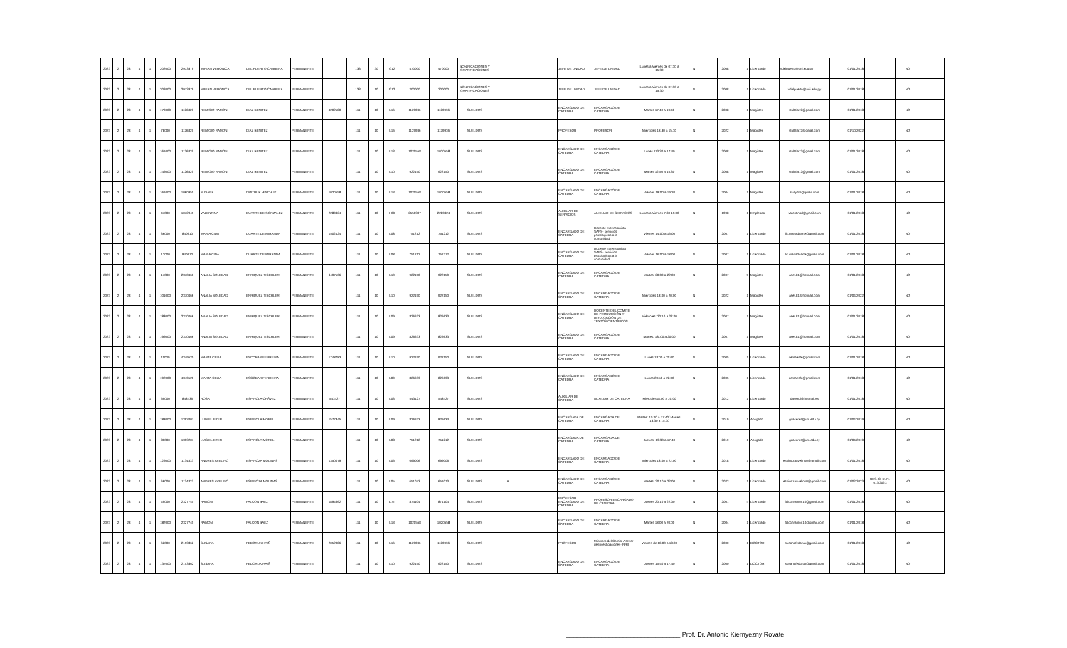| 2023 | 2 | 28 | 4 | 1 | 202000 | 2973379 | MIRIAN VERONICA | DEL PUERTO CABRERA | PERMANENTE | | 133 | 30 | G12 | 470000 | 470000 | BONIFICACIONES Y GRATIFICACIONES | | | JEFE DE UNIDAD | JEFE DE UNIDAD | Lunes a Viernes de 07:30 a 15:30 | N | | 2008 | 1 | Licenciado | vdelpuerto@uni.edu.py | 01/01/2018 | | NO | |
| 2023 | 2 | 28 | 4 | 1 | 202000 | 2973379 | MIRIAN VERONICA | DEL PUERTO CABRERA | PERMANENTE | | 133 | 10 | G12 | 200000 | 200000 | BONIFICACIONES Y GRATIFICACIONES | | | JEFE DE UNIDAD | JEFE DE UNIDAD | Lunes a Viernes de 07:30 a 15:30 | N | | 2008 | 1 | Licenciado | vdelpuerto@uni.edu.py | 01/01/2018 | | NO | |
| 2023 | 2 | 28 | 4 | 1 | 170000 | 1126829 | REMIGIO RAMON | DIAZ BENITEZ | PERMANENTE | 4202580 | 111 | 10 | L16 | 1129936 | 1129936 | SUELDOS | | | ENCARGADO DE CATEDRA | ENCARGADO DE CATEDRA | Martes 17:40 a 19:40 | N | | 2008 | 1 | Magister | stultitia72@gmail.com | 01/01/2018 | | NO | |
| 2023 | 2 | 28 | 4 | 1 | 78000 | 1126829 | REMIGIO RAMON | DIAZ BENITEZ | PERMANENTE | | 111 | 10 | L16 | 1129936 | 1129936 | SUELDOS | | | PROFESOR | PROFESOR | Miércoles 13.30 a 15.30 | N | | 2022 | 1 | Magister | stultitia72@gmail.com | 01/10/2022 | | NO | |
| 2023 | 2 | 28 | 4 | 1 | 161000 | 1126829 | REMIGIO RAMON | DIAZ BENITEZ | PERMANENTE | | 111 | 10 | L13 | 1020558 | 1020558 | SUELDOS | | | ENCARGADO DE CATEDRA | ENCARGADO DE CATEDRA | Lunes 113:30 a 17:40 | N | | 2008 | 1 | Magister | stultitia72@gmail.com | 01/01/2018 | | NO | |
| 2023 | 2 | 28 | 4 | 1 | 146000 | 1126829 | REMIGIO RAMON | DIAZ BENITEZ | PERMANENTE | | 111 | 10 | L10 | 922150 | 922150 | SUELDOS | | | ENCARGADO DE CATEDRA | ENCARGADO DE CATEDRA | Martes 12:50 a 15:30 | N | | 2008 | 1 | Magister | stultitia72@gmail.com | 01/01/2018 | | NO | |
| 2023 | 2 | 28 | 4 | 1 | 161000 | 1060955 | SUSANA | DMITRUK MISCHUK | PERMANENTE | 1020558 | 111 | 10 | L13 | 1020558 | 1020558 | SUELDOS | | | ENCARGADO DE CATEDRA | ENCARGADO DE CATEDRA | Viernes 18:00 a 19:20 | N | | 2004 | 1 | Magister | susydm@gmail.com | 01/01/2018 | | NO | |
| 2023 | 2 | 28 | 4 | 1 | 47000 | 1072945 | VALENTINA | DUARTE DE GONZALEZ | PERMANENTE | 2289324 | 111 | 10 | H09 | 2550307 | 2289324 | SUELDOS | | | AUXILIAR DE SERVICIOS | AUXILIAR DE SERVICIOS | Lunes a Viernes 7:30 15:00 | N | | 1998 | 1 | Empleado | valentinad@gmail.com | 01/01/2018 | | NO | |
| 2023 | 2 | 28 | 4 | 1 | 36000 | 840610 | MARIA CIDA | DUARTE DE MIRANDA | PERMANENTE | 1502424 | 111 | 10 | L08 | 751212 | 751212 | SUELDOS | | | ENCARGADO DE CATEDRA | Docente Extensionista SAPS- servicios psicologicos a la comunidad | Viernes 14:00 a 16:00 | N | | 2007 | 1 | Licenciado | lic.mariaduarte@gmail.com | 01/01/2018 | | NO | |
| 2023 | 2 | 28 | 4 | 1 | 12000 | 840610 | MARIA CIDA | DUARTE DE MIRANDA | PERMANENTE | | 111 | 10 | L08 | 751212 | 751212 | SUELDOS | | | ENCARGADO DE CATEDRA | Docente Extensionista SAPS- servicios psicologicos a la comunidad | Viernes 16:00 a 18:00 | N | | 2007 | 1 | Licenciado | lic.mariaduarte@gmail.com | 01/01/2018 | | NO | |
| 2023 | 2 | 28 | 4 | 1 | 17000 | 2370466 | ANALIA SOLEDAD | ENRIQUEZ TISCHLER | PERMANENTE | 3497566 | 111 | 10 | L10 | 922150 | 922150 | SUELDOS | | | ENCARGADO DE CATEDRA | ENCARGADO DE CATEDRA | Martes: 20:00 a 22:00 | N | | 2007 | 5 | Magister | aset.81@hotmail.com | 01/01/2018 | | NO | |
| 2023 | 2 | 28 | 4 | 1 | 101000 | 2370466 | ANALIA SOLEDAD | ENRIQUEZ TISCHLER | PERMANENTE | | 111 | 10 | L10 | 922150 | 922150 | SUELDOS | | | ENCARGADO DE CATEDRA | ENCARGADO DE CATEDRA | Miércoles 18:00 a 20:00 | N | | 2022 | 1 | Magister | aset.81@hotmail.com | 01/04/2022 | | NO | |
| 2023 | 2 | 28 | 4 | 1 | 188000 | 2370466 | ANALIA SOLEDAD | ENRIQUEZ TISCHLER | PERMANENTE | | 111 | 10 | L09 | 826633 | 826633 | SUELDOS | | | ENCARGADO DE CATEDRA | DOCENTE DEL COMITÉ DE PRODUCCIÓN Y DIVULGACIÓN DE TEXTOS CIENTÍFICOS | Miércoles: 20:10 a 22:00 | N | | 2007 | 1 | Magister | aset.81@hotmail.com | 01/01/2018 | | NO | |
| 2023 | 2 | 28 | 4 | 1 | 196000 | 2370466 | ANALIA SOLEDAD | ENRIQUEZ TISCHLER | PERMANENTE | | 111 | 10 | L09 | 826633 | 826633 | SUELDOS | | | ENCARGADO DE CATEDRA | ENCARGADO DE CATEDRA | Martes: 18/:00 a 20:00 | N | | 2007 | 1 | Magister | aset.81@hotmail.com | 01/01/2018 | | NO | |
| 2023 | 2 | 28 | 4 | 1 | 11000 | 4349520 | MARTA CELIA | ESCOBAR FERREIRA | PERMANENTE | 1748783 | 111 | 10 | L10 | 922150 | 922150 | SUELDOS | | | ENCARGADO DE CATEDRA | ENCARGADO DE CATEDRA | Lunes 18:00 a 20:00 | N | | 2005 | 1 | Licenciado | cemaesfe@gmail.com | 01/01/2018 | | NO | |
| 2023 | 2 | 28 | 4 | 1 | 192000 | 4349520 | MARTA CELIA | ESCOBAR FERREIRA | PERMANENTE | | 111 | 10 | L09 | 826633 | 826633 | SUELDOS | | | ENCARGADO DE CATEDRA | ENCARGADO DE CATEDRA | Lunes 20:50 a 22:00 | N | | 2005 | 1 | Licenciado | cemaesfe@gmail.com | 01/01/2018 | | NO | |
| 2023 | 2 | 28 | 4 | 1 | 69000 | 843436 | ROSA | ESPINOLA CHÁVEZ | PERMANENTE | 543427 | 111 | 10 | L03 | 543427 | 543427 | SUELDOS | | | AUXILIAR DE CATEDRA | AUXILIAR DE CATEDRA | Miércoles18:00 a 20:00 | N | | 2012 | 1 | Licenciado | daserdi@hotmail.es | 01/01/2018 | | NO | |
| 2023 | 2 | 28 | 4 | 1 | 188000 | 1393201 | LUIS ELIEZER | ESPINOLA MOREL | PERMANENTE | 1577845 | 111 | 10 | L09 | 826633 | 826633 | SUELDOS | | | ENCARGADA DE CATEDRA | ENCARGADA DE CATEDRA | Martes: 15:40 a 17:40/ Martes: 13:30 a 15:30 | N | | 2019 | 1 | Abogado | gcaceres@uni.edu.py | 01/04/2019 | | NO | |
| 2023 | 2 | 28 | 4 | 1 | 80000 | 1393201 | LUIS ELIEZER | ESPINOLA MOREL | PERMANENTE | | 111 | 10 | L08 | 751212 | 751212 | SUELDOS | | | ENCARGADA DE CATEDRA | ENCARGADA DE CATEDRA | Jueves: 13:30 a 17:40 | N | | 2019 | 1 | Abogado | gcaceres@uni.edu.py | 01/04/2019 | | NO | |
| 2023 | 2 | 28 | 4 | 1 | 126000 | 1134833 | ANDRES AVELINO | ESPINOZA MOLINAS | PERMANENTE | 1350079 | 111 | 10 | L06 | 699006 | 699006 | SUELDOS | | | ENCARGADO DE CATEDRA | ENCARGADO DE CATEDRA | Miércoles 18:00 a 22:00 | N | | 2018 | 1 | Licenciado | espinozaavelino0@gmail.com | 01/01/2018 | | NO | |
| 2023 | 2 | 28 | 4 | 1 | 66000 | 1134833 | ANDRES AVELINO | ESPINOZA MOLINAS | PERMANENTE | | 111 | 10 | L05 | 651073 | 651073 | SUELDOS | A | | ENCARGADO DE CATEDRA | ENCARGADO DE CATEDRA | Martes: 20:10 a 22:00 | N | | 2023 | 1 | Licenciado | espinozaavelino0@gmail.com | 01/02/2023 | RES. C. D. N. 013/2023 | NO | |
| 2023 | 2 | 28 | 4 | 1 | 49000 | 2327745 | RAMON | FALCON BAEZ | PERMANENTE | 1894662 | 111 | 10 | U7T | 874104 | 874104 | SUELDOS | | | PROFESOR ENCARGADO DE CATEDRA | PROFESOR ENCARGADO DE CATEDRA | Jueves 20:10 a 22:00 | N | | 2001 | 4 | Licenciado | falconramon10@gmail.com | 01/01/2018 | | NO | |
| 2023 | 2 | 28 | 4 | 1 | 187000 | 2327745 | RAMON | FALCON BAEZ | PERMANENTE | | 111 | 10 | L13 | 1020558 | 1020558 | SUELDOS | | | ENCARGADO DE CATEDRA | ENCARGADO DE CATEDRA | Martes 18:00 a 20:00 | N | | 2004 | 1 | Licenciado | falconramon10@gmail.com | 01/01/2018 | | NO | |
| 2023 | 2 | 28 | 4 | 1 | 62000 | 2153862 | SUSANA | FEDORUK HAIÑ | PERMANENTE | 2052086 | 111 | 10 | L16 | 1129936 | 1129936 | SUELDOS | | | PROFESOR | Miembro del Comité Asesor de Investigaciones- RRII | Viernes de 16:00 a 18:00 | N | | 2000 | 1 | DOCTOR | susanafedoruk@gmail.com | 01/01/2018 | | NO | |
| 2023 | 2 | 28 | 4 | 1 | 137000 | 2153862 | SUSANA | FEDORUK HAIÑ | PERMANENTE | | 111 | 10 | L10 | 922150 | 922150 | SUELDOS | | | ENCARGADO DE CATEDRA | ENCARGADO DE CATEDRA | Jueves 15:40 a 17:40 | N | | 2000 | 1 | DOCTOR | susanafedoruk@gmail.com | 01/01/2018 | | NO | |
________________________________ Prof. Dr. Antonio Kiernyezny Rovate